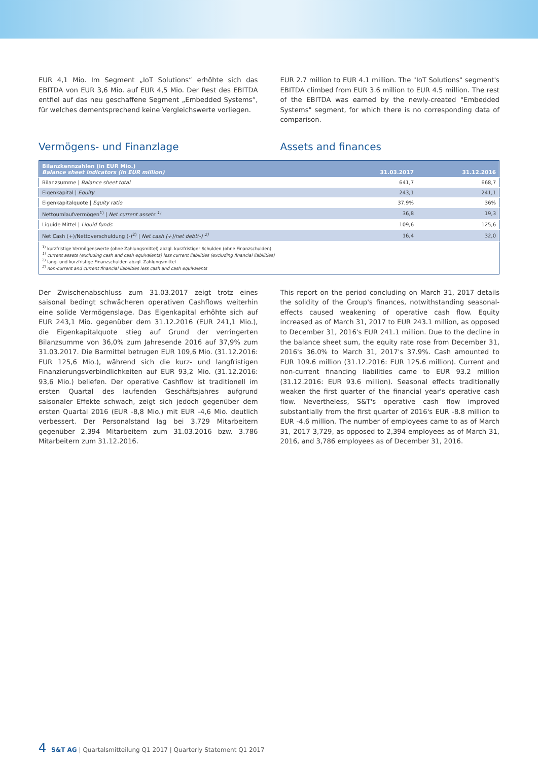EUR 4,1 Mio. Im Segment „IoT Solutions“ erhöhte sich das EBITDA von EUR 3,6 Mio. auf EUR 4,5 Mio. Der Rest des EBITDA entfiel auf das neu geschaffene Segment „Embedded Systems“, für welches dementsprechend keine Vergleichswerte vorliegen.
EUR 2.7 million to EUR 4.1 million. The "IoT Solutions" segment's EBITDA climbed from EUR 3.6 million to EUR 4.5 million. The rest of the EBITDA was earned by the newly-created "Embedded Systems" segment, for which there is no corresponding data of comparison.
Vermögens- und Finanzlage Assets and finances
| Bilanzkennzahlen (in EUR Mio.) Balance sheet indicators (in EUR million) | 31.03.2017 | 31.12.2016 |
| --- | --- | --- |
| Bilanzsumme / Balance sheet total | 641,7 | 668,7 |
| Eigenkapital / Equity | 243,1 | 241,1 |
| Eigenkapitalquote / Equity ratio | 37,9% | 36% |
| Nettoumlaufvermögen<sup>1)</sup> / Net current assets <sup>1)</sup> | 36,8 | 19,3 |
| Liquide Mittel / Liquid funds | 109,6 | 125,6 |
| Net Cash (+)/Nettoverschuldung (-)<sup>2)</sup> / Net cash (+)/net debt(-) <sup>2)</sup> | 16,4 | 32,0 |
| <sup>1)</sup> kurzfristige Vermögenswerte (ohne Zahlungsmittel) abzgl. kurzfristiger Schulden (ohne Finanzschulden) <sup>1)</sup> current assets (excluding cash and cash equivalents) less current liabilities (excluding financial liabilities) <sup>2)</sup> lang- und kurzfristige Finanzschulden abzgl. Zahlungsmittel <sup>2)</sup> non-current and current financial liabilities less cash and cash equivalents | | |
Der Zwischenabschluss zum 31.03.2017 zeigt trotz eines saisonal bedingt schwächeren operativen Cashflows weiterhin eine solide Vermögenslage. Das Eigenkapital erhöhte sich auf EUR 243,1 Mio. gegenüber dem 31.12.2016 (EUR 241,1 Mio.), die Eigenkapitalquote stieg auf Grund der verringerten Bilanzsumme von 36,0% zum Jahresende 2016 auf 37,9% zum 31.03.2017. Die Barmittel betrugen EUR 109,6 Mio. (31.12.2016: EUR 125,6 Mio.), während sich die kurz- und langfristigen Finanzierungsverbindlichkeiten auf EUR 93,2 Mio. (31.12.2016: 93,6 Mio.) beliefen. Der operative Cashflow ist traditionell im ersten Quartal des laufenden Geschäftsjahres aufgrund saisonaler Effekte schwach, zeigt sich jedoch gegenüber dem ersten Quartal 2016 (EUR -8,8 Mio.) mit EUR -4,6 Mio. deutlich verbessert. Der Personalstand lag bei 3.729 Mitarbeitern gegenüber 2.394 Mitarbeitern zum 31.03.2016 bzw. 3.786 Mitarbeitern zum 31.12.2016.
This report on the period concluding on March 31, 2017 details the solidity of the Group's finances, notwithstanding seasonal-effects caused weakening of operative cash flow. Equity increased as of March 31, 2017 to EUR 243.1 million, as opposed to December 31, 2016's EUR 241.1 million. Due to the decline in the balance sheet sum, the equity rate rose from December 31, 2016's 36.0% to March 31, 2017's 37.9%. Cash amounted to EUR 109.6 million (31.12.2016: EUR 125.6 million). Current and non-current financing liabilities came to EUR 93.2 million (31.12.2016: EUR 93.6 million). Seasonal effects traditionally weaken the first quarter of the financial year's operative cash flow. Nevertheless, S&T's operative cash flow improved substantially from the first quarter of 2016's EUR -8.8 million to EUR -4.6 million. The number of employees came to as of March 31, 2017 3,729, as opposed to 2,394 employees as of March 31, 2016, and 3,786 employees as of December 31, 2016.
4 S&T AG | Quartalsmitteilung Q1 2017 | Quarterly Statement Q1 2017